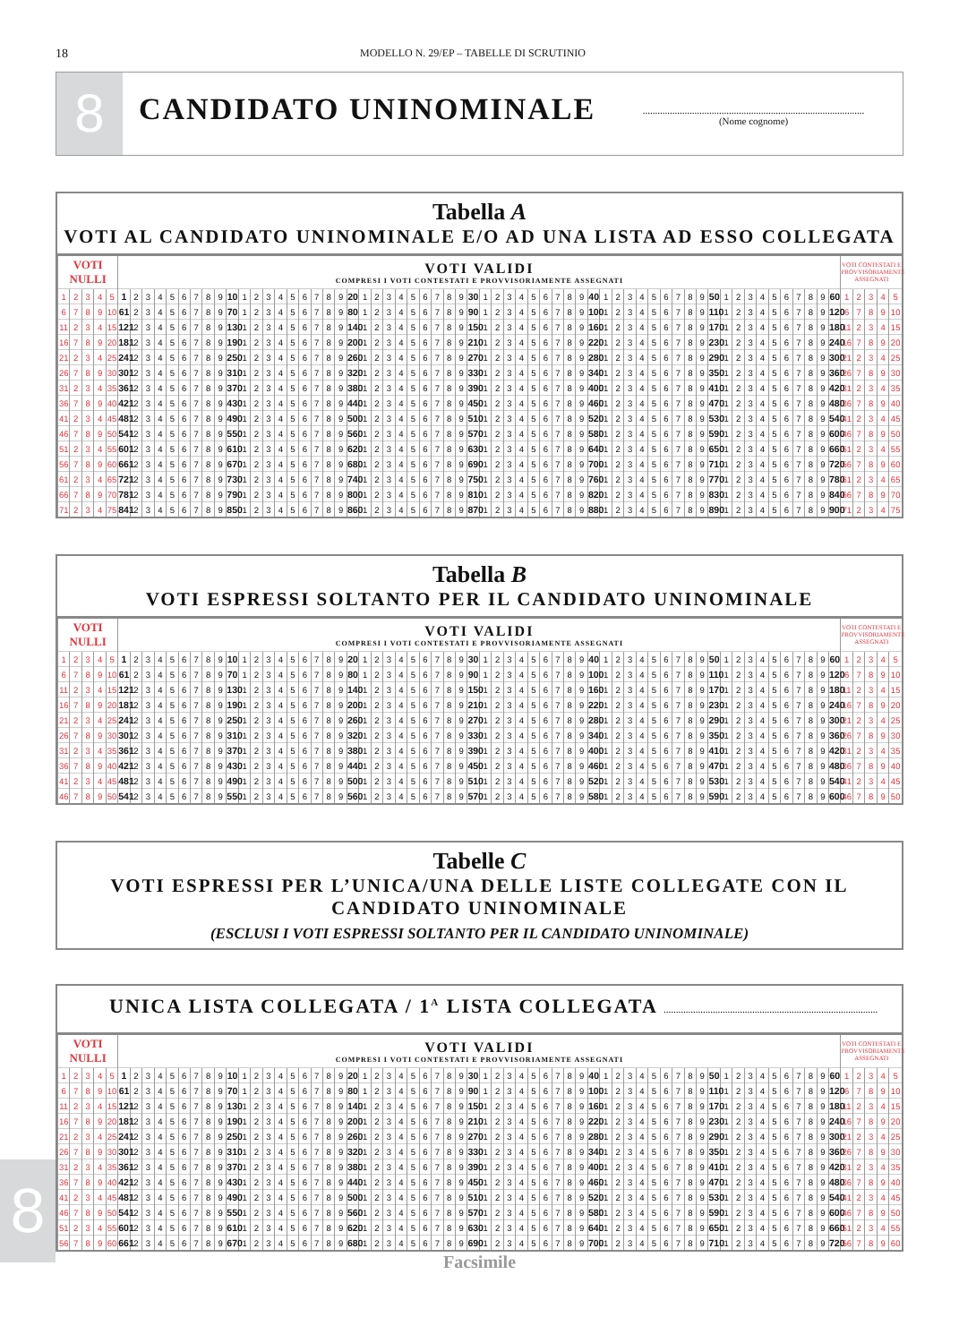18
MODELLO N. 29/EP – TABELLE DI SCRUTINIO
8
CANDIDATO UNINOMINALE
..........................................................................................
(Nome cognome)
Tabella A
VOTI AL CANDIDATO UNINOMINALE E/O AD UNA LISTA AD ESSO COLLEGATA
| VOTI NULLI | | | | | VOTI VALIDI COMPRESI I VOTI CONTESTATI E PROVVISORIAMENTE ASSEGNATI | | | | | | | | | | | | | | | | | | | | | | | | | | | | | | | | | | | | | | | | | | | | | | | | | | | | | | | | | | | | VOTI CONTESTATI E PROVVISORIAMENTE ASSEGNATI | | | | |
| --- | --- | --- | --- | --- | --- | --- | --- | --- | --- | --- | --- | --- | --- | --- | --- | --- | --- | --- | --- | --- | --- | --- | --- | --- | --- | --- | --- | --- | --- | --- | --- | --- | --- | --- | --- | --- | --- | --- | --- | --- | --- | --- | --- | --- | --- | --- | --- | --- | --- | --- | --- | --- | --- | --- | --- | --- | --- | --- | --- | --- | --- | --- | --- | --- | --- | --- | --- | --- | --- |
| 1 | 2 | 3 | 4 | 5 | 1 | 2 | 3 | 4 | 5 | 6 | 7 | 8 | 9 | 10 | 1 | 2 | 3 | 4 | 5 | 6 | 7 | 8 | 9 | 20 | 1 | 2 | 3 | 4 | 5 | 6 | 7 | 8 | 9 | 30 | 1 | 2 | 3 | 4 | 5 | 6 | 7 | 8 | 9 | 40 | 1 | 2 | 3 | 4 | 5 | 6 | 7 | 8 | 9 | 50 | 1 | 2 | 3 | 4 | 5 | 6 | 7 | 8 | 9 | 60 | 1 | 2 | 3 | 4 | 5 |
| 6 | 7 | 8 | 9 | 10 | 61 | 2 | 3 | 4 | 5 | 6 | 7 | 8 | 9 | 70 | 1 | 2 | 3 | 4 | 5 | 6 | 7 | 8 | 9 | 80 | 1 | 2 | 3 | 4 | 5 | 6 | 7 | 8 | 9 | 90 | 1 | 2 | 3 | 4 | 5 | 6 | 7 | 8 | 9 | 100 | 1 | 2 | 3 | 4 | 5 | 6 | 7 | 8 | 9 | 110 | 1 | 2 | 3 | 4 | 5 | 6 | 7 | 8 | 9 | 120 | 6 | 7 | 8 | 9 | 10 |
| 11 | 2 | 3 | 4 | 15 | 121 | 2 | 3 | 4 | 5 | 6 | 7 | 8 | 9 | 130 | 1 | 2 | 3 | 4 | 5 | 6 | 7 | 8 | 9 | 140 | 1 | 2 | 3 | 4 | 5 | 6 | 7 | 8 | 9 | 150 | 1 | 2 | 3 | 4 | 5 | 6 | 7 | 8 | 9 | 160 | 1 | 2 | 3 | 4 | 5 | 6 | 7 | 8 | 9 | 170 | 1 | 2 | 3 | 4 | 5 | 6 | 7 | 8 | 9 | 180 | 11 | 2 | 3 | 4 | 15 |
| 16 | 7 | 8 | 9 | 20 | 181 | 2 | 3 | 4 | 5 | 6 | 7 | 8 | 9 | 190 | 1 | 2 | 3 | 4 | 5 | 6 | 7 | 8 | 9 | 200 | 1 | 2 | 3 | 4 | 5 | 6 | 7 | 8 | 9 | 210 | 1 | 2 | 3 | 4 | 5 | 6 | 7 | 8 | 9 | 220 | 1 | 2 | 3 | 4 | 5 | 6 | 7 | 8 | 9 | 230 | 1 | 2 | 3 | 4 | 5 | 6 | 7 | 8 | 9 | 240 | 16 | 7 | 8 | 9 | 20 |
| 21 | 2 | 3 | 4 | 25 | 241 | 2 | 3 | 4 | 5 | 6 | 7 | 8 | 9 | 250 | 1 | 2 | 3 | 4 | 5 | 6 | 7 | 8 | 9 | 260 | 1 | 2 | 3 | 4 | 5 | 6 | 7 | 8 | 9 | 270 | 1 | 2 | 3 | 4 | 5 | 6 | 7 | 8 | 9 | 280 | 1 | 2 | 3 | 4 | 5 | 6 | 7 | 8 | 9 | 290 | 1 | 2 | 3 | 4 | 5 | 6 | 7 | 8 | 9 | 300 | 21 | 2 | 3 | 4 | 25 |
| 26 | 7 | 8 | 9 | 30 | 301 | 2 | 3 | 4 | 5 | 6 | 7 | 8 | 9 | 310 | 1 | 2 | 3 | 4 | 5 | 6 | 7 | 8 | 9 | 320 | 1 | 2 | 3 | 4 | 5 | 6 | 7 | 8 | 9 | 330 | 1 | 2 | 3 | 4 | 5 | 6 | 7 | 8 | 9 | 340 | 1 | 2 | 3 | 4 | 5 | 6 | 7 | 8 | 9 | 350 | 1 | 2 | 3 | 4 | 5 | 6 | 7 | 8 | 9 | 360 | 26 | 7 | 8 | 9 | 30 |
| 31 | 2 | 3 | 4 | 35 | 361 | 2 | 3 | 4 | 5 | 6 | 7 | 8 | 9 | 370 | 1 | 2 | 3 | 4 | 5 | 6 | 7 | 8 | 9 | 380 | 1 | 2 | 3 | 4 | 5 | 6 | 7 | 8 | 9 | 390 | 1 | 2 | 3 | 4 | 5 | 6 | 7 | 8 | 9 | 400 | 1 | 2 | 3 | 4 | 5 | 6 | 7 | 8 | 9 | 410 | 1 | 2 | 3 | 4 | 5 | 6 | 7 | 8 | 9 | 420 | 31 | 2 | 3 | 4 | 35 |
| 36 | 7 | 8 | 9 | 40 | 421 | 2 | 3 | 4 | 5 | 6 | 7 | 8 | 9 | 430 | 1 | 2 | 3 | 4 | 5 | 6 | 7 | 8 | 9 | 440 | 1 | 2 | 3 | 4 | 5 | 6 | 7 | 8 | 9 | 450 | 1 | 2 | 3 | 4 | 5 | 6 | 7 | 8 | 9 | 460 | 1 | 2 | 3 | 4 | 5 | 6 | 7 | 8 | 9 | 470 | 1 | 2 | 3 | 4 | 5 | 6 | 7 | 8 | 9 | 480 | 36 | 7 | 8 | 9 | 40 |
| 41 | 2 | 3 | 4 | 45 | 481 | 2 | 3 | 4 | 5 | 6 | 7 | 8 | 9 | 490 | 1 | 2 | 3 | 4 | 5 | 6 | 7 | 8 | 9 | 500 | 1 | 2 | 3 | 4 | 5 | 6 | 7 | 8 | 9 | 510 | 1 | 2 | 3 | 4 | 5 | 6 | 7 | 8 | 9 | 520 | 1 | 2 | 3 | 4 | 5 | 6 | 7 | 8 | 9 | 530 | 1 | 2 | 3 | 4 | 5 | 6 | 7 | 8 | 9 | 540 | 41 | 2 | 3 | 4 | 45 |
| 46 | 7 | 8 | 9 | 50 | 541 | 2 | 3 | 4 | 5 | 6 | 7 | 8 | 9 | 550 | 1 | 2 | 3 | 4 | 5 | 6 | 7 | 8 | 9 | 560 | 1 | 2 | 3 | 4 | 5 | 6 | 7 | 8 | 9 | 570 | 1 | 2 | 3 | 4 | 5 | 6 | 7 | 8 | 9 | 580 | 1 | 2 | 3 | 4 | 5 | 6 | 7 | 8 | 9 | 590 | 1 | 2 | 3 | 4 | 5 | 6 | 7 | 8 | 9 | 600 | 46 | 7 | 8 | 9 | 50 |
| 51 | 2 | 3 | 4 | 55 | 601 | 2 | 3 | 4 | 5 | 6 | 7 | 8 | 9 | 610 | 1 | 2 | 3 | 4 | 5 | 6 | 7 | 8 | 9 | 620 | 1 | 2 | 3 | 4 | 5 | 6 | 7 | 8 | 9 | 630 | 1 | 2 | 3 | 4 | 5 | 6 | 7 | 8 | 9 | 640 | 1 | 2 | 3 | 4 | 5 | 6 | 7 | 8 | 9 | 650 | 1 | 2 | 3 | 4 | 5 | 6 | 7 | 8 | 9 | 660 | 51 | 2 | 3 | 4 | 55 |
| 56 | 7 | 8 | 9 | 60 | 661 | 2 | 3 | 4 | 5 | 6 | 7 | 8 | 9 | 670 | 1 | 2 | 3 | 4 | 5 | 6 | 7 | 8 | 9 | 680 | 1 | 2 | 3 | 4 | 5 | 6 | 7 | 8 | 9 | 690 | 1 | 2 | 3 | 4 | 5 | 6 | 7 | 8 | 9 | 700 | 1 | 2 | 3 | 4 | 5 | 6 | 7 | 8 | 9 | 710 | 1 | 2 | 3 | 4 | 5 | 6 | 7 | 8 | 9 | 720 | 56 | 7 | 8 | 9 | 60 |
| 61 | 2 | 3 | 4 | 65 | 721 | 2 | 3 | 4 | 5 | 6 | 7 | 8 | 9 | 730 | 1 | 2 | 3 | 4 | 5 | 6 | 7 | 8 | 9 | 740 | 1 | 2 | 3 | 4 | 5 | 6 | 7 | 8 | 9 | 750 | 1 | 2 | 3 | 4 | 5 | 6 | 7 | 8 | 9 | 760 | 1 | 2 | 3 | 4 | 5 | 6 | 7 | 8 | 9 | 770 | 1 | 2 | 3 | 4 | 5 | 6 | 7 | 8 | 9 | 780 | 61 | 2 | 3 | 4 | 65 |
| 66 | 7 | 8 | 9 | 70 | 781 | 2 | 3 | 4 | 5 | 6 | 7 | 8 | 9 | 790 | 1 | 2 | 3 | 4 | 5 | 6 | 7 | 8 | 9 | 800 | 1 | 2 | 3 | 4 | 5 | 6 | 7 | 8 | 9 | 810 | 1 | 2 | 3 | 4 | 5 | 6 | 7 | 8 | 9 | 820 | 1 | 2 | 3 | 4 | 5 | 6 | 7 | 8 | 9 | 830 | 1 | 2 | 3 | 4 | 5 | 6 | 7 | 8 | 9 | 840 | 66 | 7 | 8 | 9 | 70 |
| 71 | 2 | 3 | 4 | 75 | 841 | 2 | 3 | 4 | 5 | 6 | 7 | 8 | 9 | 850 | 1 | 2 | 3 | 4 | 5 | 6 | 7 | 8 | 9 | 860 | 1 | 2 | 3 | 4 | 5 | 6 | 7 | 8 | 9 | 870 | 1 | 2 | 3 | 4 | 5 | 6 | 7 | 8 | 9 | 880 | 1 | 2 | 3 | 4 | 5 | 6 | 7 | 8 | 9 | 890 | 1 | 2 | 3 | 4 | 5 | 6 | 7 | 8 | 9 | 900 | 71 | 2 | 3 | 4 | 75 |
Tabella B
VOTI ESPRESSI SOLTANTO PER IL CANDIDATO UNINOMINALE
| VOTI NULLI | | | | | VOTI VALIDI COMPRESI I VOTI CONTESTATI E PROVVISORIAMENTE ASSEGNATI | | | | | | | | | | | | | | | | | | | | | | | | | | | | | | | | | | | | | | | | | | | | | | | | | | | | | | | | | | | | VOTI CONTESTATI E PROVVISORIAMENTE ASSEGNATI | | | | |
| --- | --- | --- | --- | --- | --- | --- | --- | --- | --- | --- | --- | --- | --- | --- | --- | --- | --- | --- | --- | --- | --- | --- | --- | --- | --- | --- | --- | --- | --- | --- | --- | --- | --- | --- | --- | --- | --- | --- | --- | --- | --- | --- | --- | --- | --- | --- | --- | --- | --- | --- | --- | --- | --- | --- | --- | --- | --- | --- | --- | --- | --- | --- | --- | --- | --- | --- | --- | --- | --- |
| 1 | 2 | 3 | 4 | 5 | 1 | 2 | 3 | 4 | 5 | 6 | 7 | 8 | 9 | 10 | 1 | 2 | 3 | 4 | 5 | 6 | 7 | 8 | 9 | 20 | 1 | 2 | 3 | 4 | 5 | 6 | 7 | 8 | 9 | 30 | 1 | 2 | 3 | 4 | 5 | 6 | 7 | 8 | 9 | 40 | 1 | 2 | 3 | 4 | 5 | 6 | 7 | 8 | 9 | 50 | 1 | 2 | 3 | 4 | 5 | 6 | 7 | 8 | 9 | 60 | 1 | 2 | 3 | 4 | 5 |
| 6 | 7 | 8 | 9 | 10 | 61 | 2 | 3 | 4 | 5 | 6 | 7 | 8 | 9 | 70 | 1 | 2 | 3 | 4 | 5 | 6 | 7 | 8 | 9 | 80 | 1 | 2 | 3 | 4 | 5 | 6 | 7 | 8 | 9 | 90 | 1 | 2 | 3 | 4 | 5 | 6 | 7 | 8 | 9 | 100 | 1 | 2 | 3 | 4 | 5 | 6 | 7 | 8 | 9 | 110 | 1 | 2 | 3 | 4 | 5 | 6 | 7 | 8 | 9 | 120 | 6 | 7 | 8 | 9 | 10 |
| 11 | 2 | 3 | 4 | 15 | 121 | 2 | 3 | 4 | 5 | 6 | 7 | 8 | 9 | 130 | 1 | 2 | 3 | 4 | 5 | 6 | 7 | 8 | 9 | 140 | 1 | 2 | 3 | 4 | 5 | 6 | 7 | 8 | 9 | 150 | 1 | 2 | 3 | 4 | 5 | 6 | 7 | 8 | 9 | 160 | 1 | 2 | 3 | 4 | 5 | 6 | 7 | 8 | 9 | 170 | 1 | 2 | 3 | 4 | 5 | 6 | 7 | 8 | 9 | 180 | 11 | 2 | 3 | 4 | 15 |
| 16 | 7 | 8 | 9 | 20 | 181 | 2 | 3 | 4 | 5 | 6 | 7 | 8 | 9 | 190 | 1 | 2 | 3 | 4 | 5 | 6 | 7 | 8 | 9 | 200 | 1 | 2 | 3 | 4 | 5 | 6 | 7 | 8 | 9 | 210 | 1 | 2 | 3 | 4 | 5 | 6 | 7 | 8 | 9 | 220 | 1 | 2 | 3 | 4 | 5 | 6 | 7 | 8 | 9 | 230 | 1 | 2 | 3 | 4 | 5 | 6 | 7 | 8 | 9 | 240 | 16 | 7 | 8 | 9 | 20 |
| 21 | 2 | 3 | 4 | 25 | 241 | 2 | 3 | 4 | 5 | 6 | 7 | 8 | 9 | 250 | 1 | 2 | 3 | 4 | 5 | 6 | 7 | 8 | 9 | 260 | 1 | 2 | 3 | 4 | 5 | 6 | 7 | 8 | 9 | 270 | 1 | 2 | 3 | 4 | 5 | 6 | 7 | 8 | 9 | 280 | 1 | 2 | 3 | 4 | 5 | 6 | 7 | 8 | 9 | 290 | 1 | 2 | 3 | 4 | 5 | 6 | 7 | 8 | 9 | 300 | 21 | 2 | 3 | 4 | 25 |
| 26 | 7 | 8 | 9 | 30 | 301 | 2 | 3 | 4 | 5 | 6 | 7 | 8 | 9 | 310 | 1 | 2 | 3 | 4 | 5 | 6 | 7 | 8 | 9 | 320 | 1 | 2 | 3 | 4 | 5 | 6 | 7 | 8 | 9 | 330 | 1 | 2 | 3 | 4 | 5 | 6 | 7 | 8 | 9 | 340 | 1 | 2 | 3 | 4 | 5 | 6 | 7 | 8 | 9 | 350 | 1 | 2 | 3 | 4 | 5 | 6 | 7 | 8 | 9 | 360 | 26 | 7 | 8 | 9 | 30 |
| 31 | 2 | 3 | 4 | 35 | 361 | 2 | 3 | 4 | 5 | 6 | 7 | 8 | 9 | 370 | 1 | 2 | 3 | 4 | 5 | 6 | 7 | 8 | 9 | 380 | 1 | 2 | 3 | 4 | 5 | 6 | 7 | 8 | 9 | 390 | 1 | 2 | 3 | 4 | 5 | 6 | 7 | 8 | 9 | 400 | 1 | 2 | 3 | 4 | 5 | 6 | 7 | 8 | 9 | 410 | 1 | 2 | 3 | 4 | 5 | 6 | 7 | 8 | 9 | 420 | 31 | 2 | 3 | 4 | 35 |
| 36 | 7 | 8 | 9 | 40 | 421 | 2 | 3 | 4 | 5 | 6 | 7 | 8 | 9 | 430 | 1 | 2 | 3 | 4 | 5 | 6 | 7 | 8 | 9 | 440 | 1 | 2 | 3 | 4 | 5 | 6 | 7 | 8 | 9 | 450 | 1 | 2 | 3 | 4 | 5 | 6 | 7 | 8 | 9 | 460 | 1 | 2 | 3 | 4 | 5 | 6 | 7 | 8 | 9 | 470 | 1 | 2 | 3 | 4 | 5 | 6 | 7 | 8 | 9 | 480 | 36 | 7 | 8 | 9 | 40 |
| 41 | 2 | 3 | 4 | 45 | 481 | 2 | 3 | 4 | 5 | 6 | 7 | 8 | 9 | 490 | 1 | 2 | 3 | 4 | 5 | 6 | 7 | 8 | 9 | 500 | 1 | 2 | 3 | 4 | 5 | 6 | 7 | 8 | 9 | 510 | 1 | 2 | 3 | 4 | 5 | 6 | 7 | 8 | 9 | 520 | 1 | 2 | 3 | 4 | 5 | 6 | 7 | 8 | 9 | 530 | 1 | 2 | 3 | 4 | 5 | 6 | 7 | 8 | 9 | 540 | 41 | 2 | 3 | 4 | 45 |
| 46 | 7 | 8 | 9 | 50 | 541 | 2 | 3 | 4 | 5 | 6 | 7 | 8 | 9 | 550 | 1 | 2 | 3 | 4 | 5 | 6 | 7 | 8 | 9 | 560 | 1 | 2 | 3 | 4 | 5 | 6 | 7 | 8 | 9 | 570 | 1 | 2 | 3 | 4 | 5 | 6 | 7 | 8 | 9 | 580 | 1 | 2 | 3 | 4 | 5 | 6 | 7 | 8 | 9 | 590 | 1 | 2 | 3 | 4 | 5 | 6 | 7 | 8 | 9 | 600 | 46 | 7 | 8 | 9 | 50 |
Tabelle C
VOTI ESPRESSI PER L’UNICA/UNA DELLE LISTE COLLEGATE CON IL CANDIDATO UNINOMINALE
(ESCLUSI I VOTI ESPRESSI SOLTANTO PER IL CANDIDATO UNINOMINALE)
UNICA LISTA COLLEGATA / 1<sup>A</sup> LISTA COLLEGATA .......................................................................................
| VOTI NULLI | | | | | VOTI VALIDI COMPRESI I VOTI CONTESTATI E PROVVISORIAMENTE ASSEGNATI | | | | | | | | | | | | | | | | | | | | | | | | | | | | | | | | | | | | | | | | | | | | | | | | | | | | | | | | | | | | VOTI CONTESTATI E PROVVISORIAMENTE ASSEGNATI | | | | |
| --- | --- | --- | --- | --- | --- | --- | --- | --- | --- | --- | --- | --- | --- | --- | --- | --- | --- | --- | --- | --- | --- | --- | --- | --- | --- | --- | --- | --- | --- | --- | --- | --- | --- | --- | --- | --- | --- | --- | --- | --- | --- | --- | --- | --- | --- | --- | --- | --- | --- | --- | --- | --- | --- | --- | --- | --- | --- | --- | --- | --- | --- | --- | --- | --- | --- | --- | --- | --- | --- |
| 1 | 2 | 3 | 4 | 5 | 1 | 2 | 3 | 4 | 5 | 6 | 7 | 8 | 9 | 10 | 1 | 2 | 3 | 4 | 5 | 6 | 7 | 8 | 9 | 20 | 1 | 2 | 3 | 4 | 5 | 6 | 7 | 8 | 9 | 30 | 1 | 2 | 3 | 4 | 5 | 6 | 7 | 8 | 9 | 40 | 1 | 2 | 3 | 4 | 5 | 6 | 7 | 8 | 9 | 50 | 1 | 2 | 3 | 4 | 5 | 6 | 7 | 8 | 9 | 60 | 1 | 2 | 3 | 4 | 5 |
| 6 | 7 | 8 | 9 | 10 | 61 | 2 | 3 | 4 | 5 | 6 | 7 | 8 | 9 | 70 | 1 | 2 | 3 | 4 | 5 | 6 | 7 | 8 | 9 | 80 | 1 | 2 | 3 | 4 | 5 | 6 | 7 | 8 | 9 | 90 | 1 | 2 | 3 | 4 | 5 | 6 | 7 | 8 | 9 | 100 | 1 | 2 | 3 | 4 | 5 | 6 | 7 | 8 | 9 | 110 | 1 | 2 | 3 | 4 | 5 | 6 | 7 | 8 | 9 | 120 | 6 | 7 | 8 | 9 | 10 |
| 11 | 2 | 3 | 4 | 15 | 121 | 2 | 3 | 4 | 5 | 6 | 7 | 8 | 9 | 130 | 1 | 2 | 3 | 4 | 5 | 6 | 7 | 8 | 9 | 140 | 1 | 2 | 3 | 4 | 5 | 6 | 7 | 8 | 9 | 150 | 1 | 2 | 3 | 4 | 5 | 6 | 7 | 8 | 9 | 160 | 1 | 2 | 3 | 4 | 5 | 6 | 7 | 8 | 9 | 170 | 1 | 2 | 3 | 4 | 5 | 6 | 7 | 8 | 9 | 180 | 11 | 2 | 3 | 4 | 15 |
| 16 | 7 | 8 | 9 | 20 | 181 | 2 | 3 | 4 | 5 | 6 | 7 | 8 | 9 | 190 | 1 | 2 | 3 | 4 | 5 | 6 | 7 | 8 | 9 | 200 | 1 | 2 | 3 | 4 | 5 | 6 | 7 | 8 | 9 | 210 | 1 | 2 | 3 | 4 | 5 | 6 | 7 | 8 | 9 | 220 | 1 | 2 | 3 | 4 | 5 | 6 | 7 | 8 | 9 | 230 | 1 | 2 | 3 | 4 | 5 | 6 | 7 | 8 | 9 | 240 | 16 | 7 | 8 | 9 | 20 |
| 21 | 2 | 3 | 4 | 25 | 241 | 2 | 3 | 4 | 5 | 6 | 7 | 8 | 9 | 250 | 1 | 2 | 3 | 4 | 5 | 6 | 7 | 8 | 9 | 260 | 1 | 2 | 3 | 4 | 5 | 6 | 7 | 8 | 9 | 270 | 1 | 2 | 3 | 4 | 5 | 6 | 7 | 8 | 9 | 280 | 1 | 2 | 3 | 4 | 5 | 6 | 7 | 8 | 9 | 290 | 1 | 2 | 3 | 4 | 5 | 6 | 7 | 8 | 9 | 300 | 21 | 2 | 3 | 4 | 25 |
| 26 | 7 | 8 | 9 | 30 | 301 | 2 | 3 | 4 | 5 | 6 | 7 | 8 | 9 | 310 | 1 | 2 | 3 | 4 | 5 | 6 | 7 | 8 | 9 | 320 | 1 | 2 | 3 | 4 | 5 | 6 | 7 | 8 | 9 | 330 | 1 | 2 | 3 | 4 | 5 | 6 | 7 | 8 | 9 | 340 | 1 | 2 | 3 | 4 | 5 | 6 | 7 | 8 | 9 | 350 | 1 | 2 | 3 | 4 | 5 | 6 | 7 | 8 | 9 | 360 | 26 | 7 | 8 | 9 | 30 |
| 31 | 2 | 3 | 4 | 35 | 361 | 2 | 3 | 4 | 5 | 6 | 7 | 8 | 9 | 370 | 1 | 2 | 3 | 4 | 5 | 6 | 7 | 8 | 9 | 380 | 1 | 2 | 3 | 4 | 5 | 6 | 7 | 8 | 9 | 390 | 1 | 2 | 3 | 4 | 5 | 6 | 7 | 8 | 9 | 400 | 1 | 2 | 3 | 4 | 5 | 6 | 7 | 8 | 9 | 410 | 1 | 2 | 3 | 4 | 5 | 6 | 7 | 8 | 9 | 420 | 31 | 2 | 3 | 4 | 35 |
| 36 | 7 | 8 | 9 | 40 | 421 | 2 | 3 | 4 | 5 | 6 | 7 | 8 | 9 | 430 | 1 | 2 | 3 | 4 | 5 | 6 | 7 | 8 | 9 | 440 | 1 | 2 | 3 | 4 | 5 | 6 | 7 | 8 | 9 | 450 | 1 | 2 | 3 | 4 | 5 | 6 | 7 | 8 | 9 | 460 | 1 | 2 | 3 | 4 | 5 | 6 | 7 | 8 | 9 | 470 | 1 | 2 | 3 | 4 | 5 | 6 | 7 | 8 | 9 | 480 | 36 | 7 | 8 | 9 | 40 |
| 41 | 2 | 3 | 4 | 45 | 481 | 2 | 3 | 4 | 5 | 6 | 7 | 8 | 9 | 490 | 1 | 2 | 3 | 4 | 5 | 6 | 7 | 8 | 9 | 500 | 1 | 2 | 3 | 4 | 5 | 6 | 7 | 8 | 9 | 510 | 1 | 2 | 3 | 4 | 5 | 6 | 7 | 8 | 9 | 520 | 1 | 2 | 3 | 4 | 5 | 6 | 7 | 8 | 9 | 530 | 1 | 2 | 3 | 4 | 5 | 6 | 7 | 8 | 9 | 540 | 41 | 2 | 3 | 4 | 45 |
| 46 | 7 | 8 | 9 | 50 | 541 | 2 | 3 | 4 | 5 | 6 | 7 | 8 | 9 | 550 | 1 | 2 | 3 | 4 | 5 | 6 | 7 | 8 | 9 | 560 | 1 | 2 | 3 | 4 | 5 | 6 | 7 | 8 | 9 | 570 | 1 | 2 | 3 | 4 | 5 | 6 | 7 | 8 | 9 | 580 | 1 | 2 | 3 | 4 | 5 | 6 | 7 | 8 | 9 | 590 | 1 | 2 | 3 | 4 | 5 | 6 | 7 | 8 | 9 | 600 | 46 | 7 | 8 | 9 | 50 |
| 51 | 2 | 3 | 4 | 55 | 601 | 2 | 3 | 4 | 5 | 6 | 7 | 8 | 9 | 610 | 1 | 2 | 3 | 4 | 5 | 6 | 7 | 8 | 9 | 620 | 1 | 2 | 3 | 4 | 5 | 6 | 7 | 8 | 9 | 630 | 1 | 2 | 3 | 4 | 5 | 6 | 7 | 8 | 9 | 640 | 1 | 2 | 3 | 4 | 5 | 6 | 7 | 8 | 9 | 650 | 1 | 2 | 3 | 4 | 5 | 6 | 7 | 8 | 9 | 660 | 51 | 2 | 3 | 4 | 55 |
| 56 | 7 | 8 | 9 | 60 | 661 | 2 | 3 | 4 | 5 | 6 | 7 | 8 | 9 | 670 | 1 | 2 | 3 | 4 | 5 | 6 | 7 | 8 | 9 | 680 | 1 | 2 | 3 | 4 | 5 | 6 | 7 | 8 | 9 | 690 | 1 | 2 | 3 | 4 | 5 | 6 | 7 | 8 | 9 | 700 | 1 | 2 | 3 | 4 | 5 | 6 | 7 | 8 | 9 | 710 | 1 | 2 | 3 | 4 | 5 | 6 | 7 | 8 | 9 | 720 | 56 | 7 | 8 | 9 | 60 |
Facsimile
8